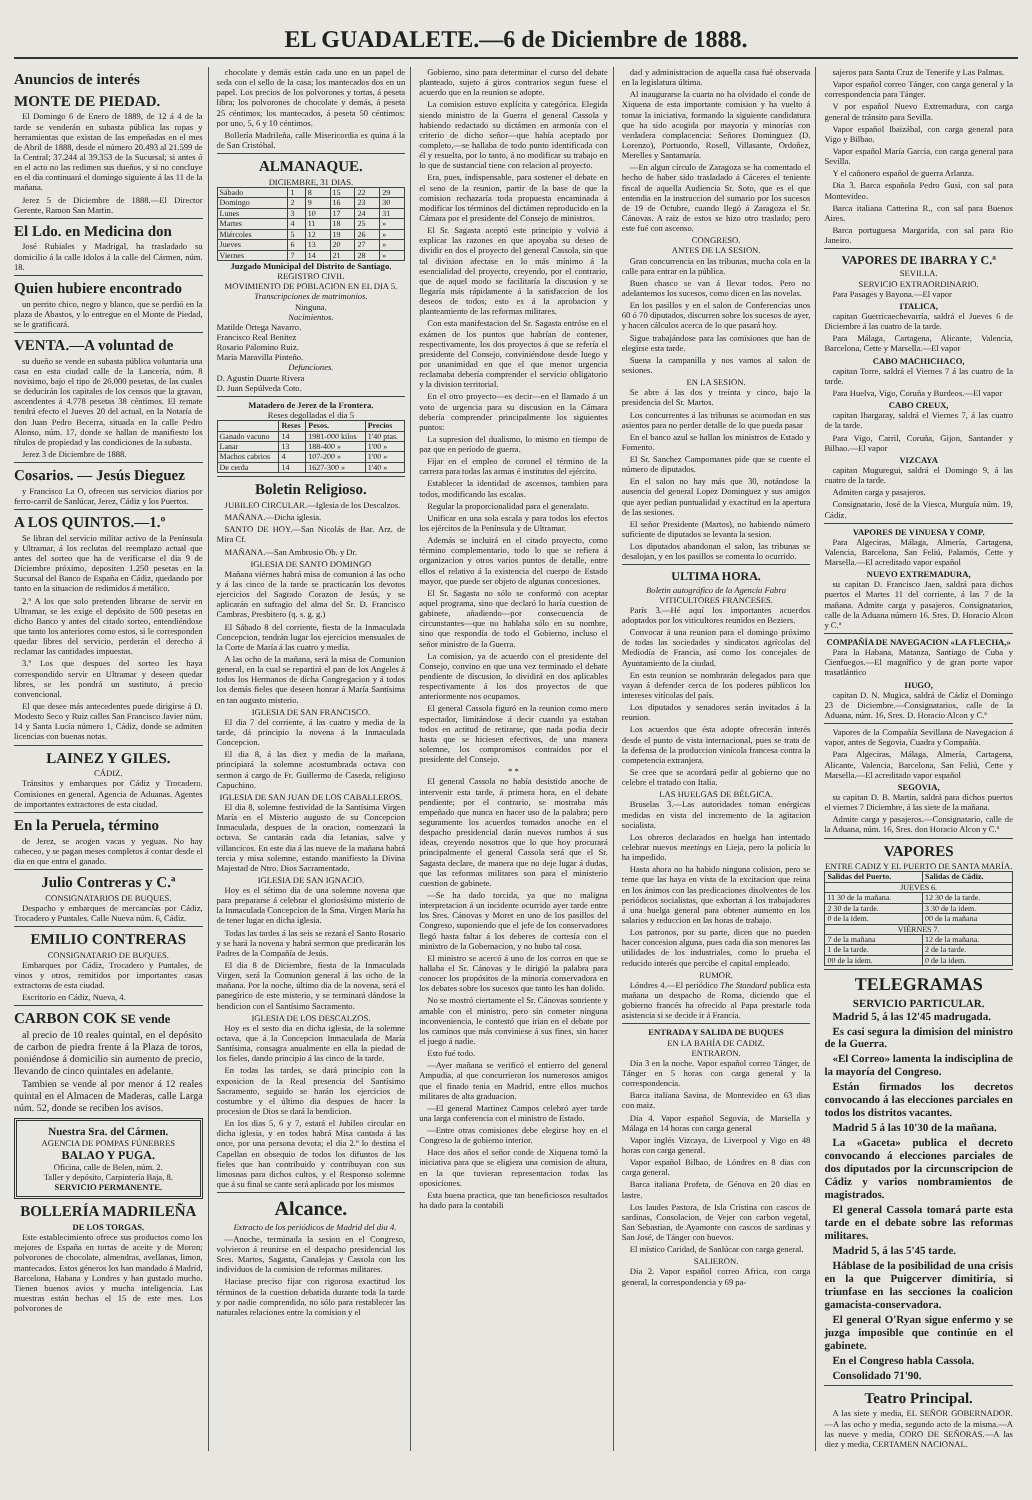EL GUADALETE.—6 de Diciembre de 1888.
Anuncios de interés
MONTE DE PIEDAD.
El Domingo 6 de Enero de 1889, de 12 á 4 de la tarde se venderán en subasta pública las ropas y herramientas que existan de las empeñadas en el mes de Abril de 1888, desde el número 20.493 al 21.599 de la Central; 37.244 al 39.353 de la Sucursal; si antes ó en el acto no las redimen sus dueños, y si no concluye en el dia continuará el domingo siguiente á las 11 de la mañana.
Jerez 5 de Diciembre de 1888.—El Director Gerente, Ramon San Martin.
El Ldo. en Medicina don
José Rubiales y Madrigal, ha trasladado su domicilio á la calle Idolos á la calle del Cármen, núm. 18.
Quien hubiere encontrado
un perrito chico, negro y blanco, que se perdió en la plaza de Abastos, y lo entregue en el Monte de Piedad, se le gratificará.
VENTA.—A voluntad de
su dueño se vende en subasta pública voluntaria una casa en esta ciudad calle de la Lancería, núm. 8 novisimo, bajo el tipo de 26.000 pesetas, de las cuales se deducirán los capitales de los censos que la gravan, ascendentes á 4.778 pesetas 38 céntimos. El remate tendrá efecto el Jueves 20 del actual, en la Notaría de don Juan Pedro Becerra, situada en la calle Pedro Alonso, núm. 17, donde se hallan de manifiesto los títulos de propiedad y las condiciones de la subasta.
Jerez 3 de Diciembre de 1888.
Cosarios. — Jesús Dieguez
y Francisco La O, ofrecen sus servicios diarios por ferro-carril de Sanlúcar, Jerez, Cádiz y los Puertos.
A LOS QUINTOS.—1.º
Se libran del servicio militar activo de la Península y Ultramar, á los reclutas del reemplazo actual que antes del sorteo que ha de verificarse el dia 9 de Diciembre próximo, depositen 1.250 pesetas en la Sucursal del Banco de España en Cádiz, quedando por tanto en la situacion de redimidos á metálico.
2.º A los que solo pretenden librarse de servir en Ultramar, se les exige el depósito de 500 pesetas en dicho Banco y antes del citado sorteo, entendiéndose que tanto los anteriores como estos, si le corresponden quedar libres del servicio, perderán el derecho á reclamar las cantidades impuestas.
3.º Los que despues del sorteo les haya correspondido servir en Ultramar y deseen quedar libres, se les pondrá un sustituto, á precio convencional.
El que desee más antecedentes puede dirigirse á D. Modesto Seco y Ruiz calles San Francisco Javier núm. 14 y Santa Lucía número 1, Cádiz, donde se admiten licencias con buenas notas.
LAINEZ Y GILES.
CÁDIZ.
Tránsitos y embarques por Cádiz y Trocadero. Comisiones en general. Agencia de Aduanas. Agentes de importantes extractores de esta ciudad.
En la Peruela, término
de Jerez, se acogen vacas y yeguas. No hay cabeceo, y se pagan meses completos á contar desde el dia en que entra el ganado.
Julio Contreras y C.ª
CONSIGNATARIOS DE BUQUES.
Despacho y embarques de mercancías por Cádiz, Trocadero y Puntales. Calle Nueva núm. 6, Cádiz.
EMILIO CONTRERAS
CONSIGNATARIO DE BUQUES.
Embarques por Cádiz, Trocadero y Puntales, de vinos y otros, remitidos por importantes casas extractoras de esta ciudad.
Escritorio en Cádiz, Nueva, 4.
CARBON COK SE vende
al precio de 10 reales quintal, en el depósito de carbon de piedra frente á la Plaza de toros, poniéndose á domicilio sin aumento de precio, llevando de cinco quintales en adelante.
Tambien se vende al por menor á 12 reales quintal en el Almacen de Maderas, calle Larga núm. 52, donde se reciben los avisos.
Nuestra Sra. del Cármen.
AGENCIA DE POMPAS FÚNEBRES
BALAO Y PUGA.
Oficina, calle de Belen, núm. 2.
Taller y depósito, Carpintería Baja, 8.
SERVICIO PERMANENTE.
BOLLERÍA MADRILEÑA
DE LOS TORGAS.
Este establecimiento ofrece sus productos como los mejores de España en tortas de aceite y de Moron; polvorones de chocolate, almendras, avellanas, limon, mantecados. Estos géneros los han mandado á Madrid, Barcelona, Habana y Londres y han gustado mucho. Tienen buenos avios y mucha inteligencia. Las muestras están hechas el 15 de este mes. Los polvorones de
chocolate y demás están cada uno en un papel de seda con el sello de la casa; los mantecados dos en un papel. Los precios de los polvorones y tortas, á peseta libra; los polvorones de chocolate y demás, á peseta 25 céntimos; los mantecados, á peseta 50 céntimos: por uno, 5, 6 y 10 céntimos.
Bollería Madrileña, calle Misericordia es quina á la de San Cristóbal.
ALMANAQUE.
DICIEMBRE, 31 DIAS.
| Sábado | 1 | 8 | 15 | 22 | 29 |
| Domingo | 2 | 9 | 16 | 23 | 30 |
| Lunes | 3 | 10 | 17 | 24 | 31 |
| Martes | 4 | 11 | 18 | 25 | » |
| Miércoles | 5 | 12 | 19 | 26 | » |
| Jueves | 6 | 13 | 20 | 27 | » |
| Viernes | 7 | 14 | 21 | 28 | » |
Juzgado Municipal del Distrito de Santiago.
REGISTRO CIVIL
MOVIMIENTO DE POBLACION EN EL DIA 5.
Transcripciones de matrimonios.
Ninguna.
Nacimientos.
Matilde Ortega Navarro.
Francisco Real Benitez
Rosario Palomino Ruiz.
Maria Maravilla Pinteño.
Defunciones.
D. Agustin Duarte Rivera
D. Juan Sepúlveda Coto.
Matadero de Jerez de la Frontera.
Reses degolladas el dia 5
| | Reses | Pesos. | Precios |
| --- | --- | --- | --- |
| Ganado vacuno | 14 | 1981-000 kilos | 1'40 ptas. |
| Lanar | 13 | 188-400 » | 1'00 » |
| Machos cabrios | 4 | 107-200 » | 1'00 » |
| De cerda | 14 | 1627-300 » | 1'40 » |
Boletin Religioso.
JUBILEO CIRCULAR.—Iglesia de los Descalzos.
MAÑANA.—Dicha iglesia.
SANTO DE HOY.—San Nicolás de Bar. Arz. de Mira Cf.
MAÑANA.—San Ambrosio Ob. y Dr.
IGLESIA DE SANTO DOMINGO
Mañana viérnes habrá misa de comunion á las ocho y á las cinco de la tarde se practicarán los devotos ejercicios del Sagrado Corazon de Jesús, y se aplicarán en sufragio del alma del Sr. D. Francisco Cambras, Presbitero (q. s. g. g.)
El Sábado 8 del corriente, fiesta de la Inmaculada Concepcion, tendrán lugar los ejercicios mensuales de la Corte de María á las cuatro y media.
A las ocho de la mañana, será la misa de Comunion general, en la cual se repartirá el pan de los Angeles á todos los Hermanos de dicha Congregacion y á todos los demás fieles que deseen honrar á María Santísima en tan augusto misterio.
IGLESIA DE SAN FRANCISCO.
El dia 7 del corriente, á las cuatro y media de la tarde, dá principio la novena á la Inmaculada Concepcion.
El dia 8, á las diez y media de la mañana, principiará la solemne acostumbrada octava con sermon á cargo de Fr. Guillermo de Caseda, religioso Capuchino.
IGLESIA DE SAN JUAN DE LOS CABALLEROS.
El dia 8, solemne festividad de la Santísima Virgen María en el Misterio augusto de su Concepcion Inmaculada, despues de la oracion, comenzará la octava. Se cantarán cada dia letanias, salve y villancicos. En este dia á las nueve de la mañana habrá tercia y misa solemne, estando manifiesto la Divina Majestad de Ntro. Dios Sacramentado.
IGLESIA DE SAN IGNACIO.
Hoy es el sétimo dia de una solemne novena que para prepararse á celebrar el gloriosísimo misterio de la Inmaculada Concepcion de la Sma. Virgen María ha de tener lugar en dicha iglesia.
Todas las tardes á las seis se rezará el Santo Rosario y se hará la novena y habrá sermon que predicarán los Padres de la Compañía de Jesús.
El dia 8 de Diciembre, fiesta de la Inmaculada Virgen, será la Comunion general á las ocho de la mañana. Por la noche, último dia de la novena, será el panegírico de este misterio, y se terminará dándose la bendicion con el Santísimo Sacramento.
IGLESIA DE LOS DESCALZOS.
Hoy es el sesto dia en dicha iglesia, de la solemne octava, que á la Concepcion Inmaculada de María Santísima, consagra anualmente en ella la piedad de los fieles, dando principio á las cinco de la tarde.
En todas las tardes, se dará principio con la exposicion de la Real presencia del Santísimo Sacramento, seguido se harán los ejercicios de costumbre y el último dia despues de hacer la procesion de Dios se dará la bendicion.
En los dias 5, 6 y 7, estará el Jubileo circular en dicha iglesia, y en todos habrá Misa cantada á las once, por una persona devota; el dia 2.º lo destina el Capellan en obsequio de todos los difuntos de los fieles que han contribuido y contribuyan con sus limosnas para dichos cultos, y el Responso solemne que á su final se cante será aplicado por los mismos
Alcance.
Extracto de los periódicos de Madrid del dia 4.
—Anoche, terminada la sesion en el Congreso, volvieron á reunirse en el despacho presidencial los Sres. Martos, Sagasta, Canalejas y Cassola con los individuos de la comision de reformas militares.
Haciase preciso fijar con rigorosa exactitud los términos de la cuestion debatida durante toda la tarde y por nadie comprendida, no sólo para restablecer las naturales relaciones entre la comision y el
Gobierno, sino para determinar el curso del debate planteado, sujeto á giros contrarios segun fuese el acuerdo que en la reunion se adopte.
La comision estuvo explícita y categórica. Elegida siendo ministro de la Guerra el general Cassola y habiendo redactado su dictámen en armonía con el criterio de dicho señor—que había aceptado por completo,—se hallaba de todo punto identificada con él y resuelta, por lo tanto, á no modificar su trabajo en lo que de sustancial tiene con relacion al proyecto.
Era, pues, indispensable, para sostener el debate en el seno de la reunion, partir de la base de que la comision rechazaría toda propuesta encaminada á modificar los términos del dictámen reproducido en la Cámara por el presidente del Consejo de ministros.
El Sr. Sagasta aceptó este principio y volvió á explicar las razones en que apoyaba su deseo de dividir en dos el proyecto del general Cassola, sin que tal division afectase en lo más mínimo á la esencialidad del proyecto, creyendo, por el contrario, que de aquel modo se facilitaría la discusion y se llegaría más rápidamente á la satisfaccion de los deseos de todos; esto es á la aprobacion y planteamiento de las reformas militares.
Con esta manifestacion del Sr. Sagasta entróse en el exámen de los puntos que habrían de contener, respectivamente, los dos proyectos á que se refería el presidente del Consejo, conviniéndose desde luego y por unanimidad en que el que menor urgencia reclamaba debería comprender el servicio obligatorio y la division territorial.
En el otro proyecto—es decir—en el llamado á un voto de urgencia para su discusion en la Cámara debería comprender principalmente los siguientes puntos:
La supresion del dualismo, lo mismo en tiempo de paz que en período de guerra.
Fijar en el empleo de coronel el término de la carrera para todas las armas é institutos del ejército.
Establecer la identidad de ascensos, tambien para todos, modificando las escalas.
Regular la proporcionalidad para el generalato.
Unificar en una sola escala y para todos los efectos los ejércitos de la Península y de Ultramar.
Además se incluirá en el citado proyecto, como término complementario, todo lo que se refiera á organizacion y otros varios puntos de detalle, entre ellos el relativo á la existencia del cuerpo de Estado mayor, que puede ser objeto de algunas concesiones.
El Sr. Sagasta no sólo se conformó con aceptar aquel programa, sino que declaró lo haría cuestion de gabinete, añadiendo—por consecuencia de circunstantes—que no hablaba sólo en su nombre, sino que respondía de todo el Gobierno, incluso el señor ministro de la Guerra.
La comision, ya de acuerdo con el presidente del Consejo, convino en que una vez terminado el debate pendiente de discusion, lo dividirá en dos aplicables respectivamente á los dos proyectos de que anteriormente nos ocupamos.
El general Cassola figuró en la reunion como mero espectador, limitándose á decir cuando ya estaban todos en actitud de retirarse, que nada podia decir hasta que se hiciesen efectivos, de una manera solemne, los compromisos contraidos por el presidente del Consejo.
* *
El general Cassola no había desistido anoche de intervenir esta tarde, á primera hora, en el debate pendiente; por el contrario, se mostraba más empeñado que nunca en hacer uso de la palabra; pero seguramente los acuerdos tomados anoche en el despacho presidencial darán nuevos rumbos á sus ideas, creyendo nosotros que lo que hoy procurará principalmente el general Cassola será que el Sr. Sagasta declare, de manera que no deje lugar á dudas, que las reformas militares son para el ministerio cuestion de gabinete.
—Se ha dado torcida, ya que no maligna interpretacion á un incidente ocurrido ayer tarde entre los Sres. Cánovas y Moret en uno de los pasillos del Congreso, suponiendo que el jefe de los conservadores llegó hasta faltar á los deberes de cortesía con el ministro de la Gobernacion, y no hubo tal cosa.
El ministro se acercó á uno de los corros en que se hallaba el Sr. Cánovas y le dirigió la palabra para conocer los propósitos de la minoría conservadora en los debates sobre los sucesos que tanto les han dolido.
No se mostró ciertamente el Sr. Cánovas sonriente y amable con el ministro, pero sin cometer ninguna inconveniencia, le contestó que irian en el debate por los caminos que más conviniese á sus fines, sin hacer el juego á nadie.
Esto fué todo.
—Ayer mañana se verificó el entierro del general Ampudia, al que concurrieron los numerosos amigos que el finado tenia en Madrid, entre ellos muchos militares de alta graduacion.
—El general Martinez Campos celebró ayer tarde una larga conferencia con el ministro de Estado.
—Entre otras comisiones debe elegirse hoy en el Congreso la de gobierno interior.
Hace dos años el señor conde de Xiquena tomó la iniciativa para que se eligiera una comision de altura, en la que tuvieran representacion todas las oposiciones.
Esta buena practica, que tan beneficiosos resultados ha dado para la contabili
dad y administracion de aquella casa fué observada en la legislatura última.
Al inaugurarse la cuarta no ha olvidado el conde de Xiquena de esta importante comision y ha vuelto á tomar la iniciativa, formando la siguiente candidatura que ha sido acogida por mayoría y minorías con verdadera complacencia: Señores Dominguez (D. Lorenzo), Portuondo, Rosell, Villasante, Ordoñez, Merelles y Santamaría.
—En algun círculo de Zaragoza se ha comentado el hecho de haber sido trasladado á Cáceres el teniente fiscal de aquella Audiencia Sr. Soto, que es el que entendia en la instruccion del sumario por los sucesos de 19 de Octubre, cuando llegó á Zaragoza el Sr. Cánovas. A raiz de estos se hizo otro traslado; pero este fué con ascenso.
CONGRESO.
ANTES DE LA SESION.
Gran concurrencia en las tribunas, mucha cola en la calle para entrar en la pública.
Buen chasco se van á llevar todos. Pero no adelantemos los sucesos, como dicen en las novelas.
En los pasillos y en el salon de Conferencias unos 60 ó 70 diputados, discurren sobre los sucesos de ayer, y hacen cálculos acerca de lo que pasará hoy.
Sigue trabajándose para las comisiones que han de elegirse esta tarde.
Suena la campanilla y nos vamos al salon de sesiones.
EN LA SESION.
Se abre á las dos y treinta y cinco, bajo la presidencia del Sr. Martos.
Los concurrentes á las tribunas se acomodan en sus asientos para no perder detalle de lo que pueda pasar
En el banco azul se hallan los ministros de Estado y Fomento.
El Sr. Sanchez Campomanes pide que se cuente el número de diputados.
En el salon no hay más que 30, notándose la ausencia del general Lopez Dominguez y sus amigos que ayer pedian puntualidad y exactitud en la apertura de las sesiones.
El señor Presidente (Martos), no habiendo número suficiente de diputados se levanta la sesion.
Los diputados abandonan el salon, las tribunas se desalojan, y en los pasillos se comenta lo ocurrido.
ULTIMA HORA.
Boletin autográfico de la Agencia Fabra
VITICULTORES FRANCESES.
París 3.—Hé aquí los importantes acuerdos adoptados por los viticultores reunidos en Beziers.
Convocar á una reunion para el domingo próximo de todas las sociedades y sindicatos agrícolas del Mediodía de Francia, así como los concejales de Ayuntamiento de la ciudad.
En esta reunion se nombrarán delegados para que vayan á defender cerca de los poderes públicos los intereses vitícolas del país.
Los diputados y senadores serán invitados á la reunion.
Los acuerdos que ésta adopte ofrecerán interés desde el punto de vista internacional, pues se trata de la defensa de la produccion vinícola francesa contra la competencia extranjera.
Se cree que se acordará pedir al gobierno que no celebre el tratado con Italia.
LAS HUELGAS DE BÉLGICA.
Bruselas 3.—Las autoridades toman enérgicas medidas en vista del incremento de la agitacion socialista.
Los obreros declarados en huelga han intentado celebrar nuevos meetings en Lieja, pero la policía lo ha impedido.
Hasta ahora no ha habido ninguna colision, pero se teme que las haya en vista de la excitacion que reina en los ánimos con las predicaciones disolventes de los periódicos socialistas, que exhortan á los trabajadores á una huelga general para obtener aumento en los salarios y reduccion en las horas de trabajo.
Los patronos, por su parte, dicen que no pueden hacer concesion alguna, pues cada dia son menores las utilidades de los industriales, como lo prueba el reducido interés que percibe el capital empleado.
RUMOR.
Lóndres 4.—El periódico The Standard publica esta mañana un despacho de Roma, diciendo que el gobierno francés ha ofrecido al Papa prestarle toda asistencia si se decide ir á Francia.
ENTRADA Y SALIDA DE BUQUES
EN LA BAHÍA DE CADIZ.
ENTRARON.
Dia 3 en la noche. Vapor español correo Tánger, de Tánger en 5 horas con carga general y la correspondencia.
Barca italiana Savina, de Montevideo en 63 dias con maiz.
Dia 4. Vapor español Segovia, de Marsella y Málaga en 14 horas con carga general
Vapor inglés Vizcaya, de Liverpool y Vigo en 48 horas con carga general.
Vapor español Bilbao, de Lóndres en 8 dias con carga general.
Barca italiana Profeta, de Génova en 20 dias en lastre.
Los laudes Pastora, de Isla Cristina con cascos de sardinas, Consolacion, de Vejer con carbon vegetal, San Sebastian, de Ayamonte con cascos de sardinas y San José, de Tánger con huevos.
El místico Caridad, de Sanlúcar con carga general.
SALIERON.
Dia 2. Vapor español correo Africa, con carga general, la correspondencia y 69 pa-
sajeros para Santa Cruz de Tenerife y Las Palmas.
Vapor español correo Tánger, con carga general y la correspondencia para Tánger.
V por español Nuevo Extremadura, con carga general de tránsito para Sevilla.
Vapor español Ibaizábal, con carga general para Vigo y Bilbao.
Vapor español María Garcia, con carga general para Sevilla.
Y el cañonero español de guerra Arlanza.
Dia 3. Barca española Pedro Gusi, con sal para Montevideo.
Barca italiana Catterina R., con sal para Buenos Aires.
Barca portuguesa Margarida, con sal para Rio Janeiro.
VAPORES DE IBARRA Y C.ª
SEVILLA.
SERVICIO EXTRAORDINARIO.
Para Pasages y Bayona.—El vapor
ITALICA,
capitan Guerricaechevarría, saldrá el Jueves 6 de Diciembre á las cuatro de la tarde.
Para Málaga, Cartagena, Alicante, Valencia, Barcelona, Cette y Marsella.—El vapor
CABO MACHICHACO,
capitan Torre, saldrá el Viernes 7 á las cuatro de la tarde.
Para Huelva, Vigo, Coruña y Burdeos.—El vapor
CABO CREUX,
capitan Ibargaray, saldrá el Viernes 7, á las cuatro de la tarde.
Para Vigo, Carril, Coruña, Gijon, Santander y Bilbao.—El vapor
VIZCAYA
capitan Muguregui, saldrá el Domingo 9, á las cuatro de la tarde.
Admiten carga y pasajeros.
Consignatario, José de la Viesca, Murguía núm. 19, Cádiz.
VAPORES DE VINUESA Y COMP.
Para Algeciras, Málaga, Almería, Cartagena, Valencia, Barcelona, San Feliú, Palamós, Cette y Marsella.—El acreditado vapor español
NUEVO EXTREMADURA,
su capitan D. Francisco Jaen, saldrá para dichos puertos el Martes 11 del corriente, á las 7 de la mañana. Admite carga y pasajeros. Consignatarios, calle de la Aduana número 16. Sres. D. Horacio Alcon y C.ª
COMPAÑÍA DE NAVEGACION «LA FLECHA,»
Para la Habana, Matanza, Santiago de Cuba y Cienfuegos.—El magnífico y de gran porte vapor trasatlántico
HUGO,
capitan D. N. Mugica, saldrá de Cádiz el Domingo 23 de Diciembre.—Consignatarios, calle de la Aduana, núm. 16, Sres. D. Horacio Alcon y C.ª
Vapores de la Compañía Sevillana de Navegacion á vapor, antes de Segovia, Cuadra y Compañía.
Para Algeciras, Málaga, Almería, Cartagena, Alicante, Valencia, Barcelona, San Feliú, Cette y Marsella.—El acreditado vapor español
SEGOVIA,
su capitan D. B. Martin, saldrá para dichos puertos el viernes 7 Diciembre, á las siete de la mañana.
Admite carga y pasajeros.—Consignatario, calle de la Aduana, núm. 16, Sres. don Horacio Alcon y C.ª
VAPORES
ENTRE CADIZ Y EL PUERTO DE SANTA MARÍA.
| Salidas del Puerto. | Salidas de Cádiz. |
| --- | --- |
| JUEVES 6. | |
| 11 30 de la mañana. | 12 30 de la tarde. |
| 2 30 de la tarde. | 3 30 de la idem. |
| 0 de la idem. | 00 de la mañana |
| VIÉRNES 7. | |
| 7 de la mañana | 12 de la mañana. |
| 1 de la tarde. | 2 de la tarde. |
| 00 de la idem. | 0 de la idem. |
TELEGRAMAS
SERVICIO PARTICULAR.
Madrid 5, á las 12'45 madrugada.
Es casi segura la dimision del ministro de la Guerra.
«El Correo» lamenta la indisciplina de la mayoría del Congreso.
Están firmados los decretos convocando á las elecciones parciales en todos los distritos vacantes.
Madrid 5 á las 10'30 de la mañana.
La «Gaceta» publica el decreto convocando á elecciones parciales de dos diputados por la circunscripcion de Cádiz y varios nombramientos de magistrados.
El general Cassola tomará parte esta tarde en el debate sobre las reformas militares.
Madrid 5, á las 5'45 tarde.
Háblase de la posibilidad de una crisis en la que Puigcerver dimitiría, si triunfase en las secciones la coalicion gamacista-conservadora.
El general O'Ryan sigue enfermo y se juzga imposible que continúe en el gabinete.
En el Congreso habla Cassola.
Consolidado 71'90.
Teatro Principal.
A las siete y media, EL SEÑOR GOBERNADOR.—A las ocho y media, segundo acto de la misma.—A las nueve y media, CORO DE SEÑORAS.—A las diez y media, CERTAMEN NACIONAL.